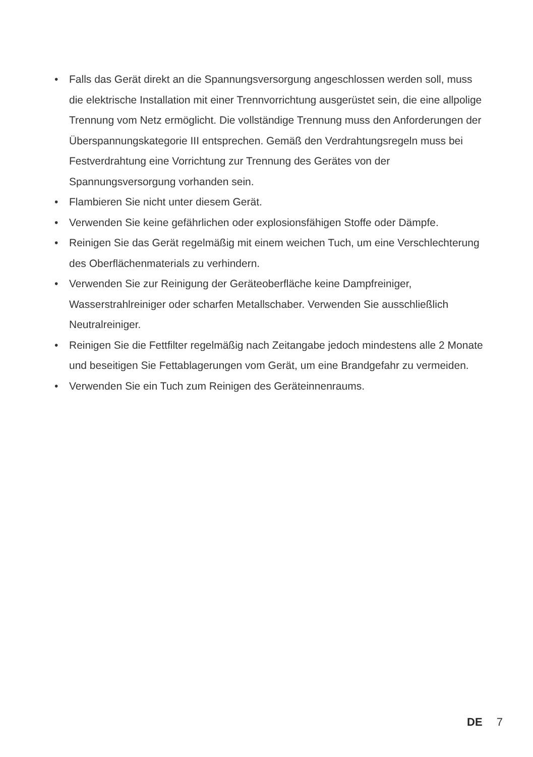• Falls das Gerät direkt an die Spannungsversorgung angeschlossen werden soll, muss die elektrische Installation mit einer Trennvorrichtung ausgerüstet sein, die eine allpolige Trennung vom Netz ermöglicht. Die vollständige Trennung muss den Anforderungen der Überspannungskategorie III entsprechen. Gemäß den Verdrahtungsregeln muss bei Festverdrahtung eine Vorrichtung zur Trennung des Gerätes von der Spannungsversorgung vorhanden sein.
• Flambieren Sie nicht unter diesem Gerät.
• Verwenden Sie keine gefährlichen oder explosionsfähigen Stoffe oder Dämpfe.
• Reinigen Sie das Gerät regelmäßig mit einem weichen Tuch, um eine Verschlechterung des Oberflächenmaterials zu verhindern.
• Verwenden Sie zur Reinigung der Geräteoberfläche keine Dampfreiniger, Wasserstrahlreiniger oder scharfen Metallschaber. Verwenden Sie ausschließlich Neutralreiniger.
• Reinigen Sie die Fettfilter regelmäßig nach Zeitangabe jedoch mindestens alle 2 Monate und beseitigen Sie Fettablagerungen vom Gerät, um eine Brandgefahr zu vermeiden.
• Verwenden Sie ein Tuch zum Reinigen des Geräteinnenraums.
DE 7